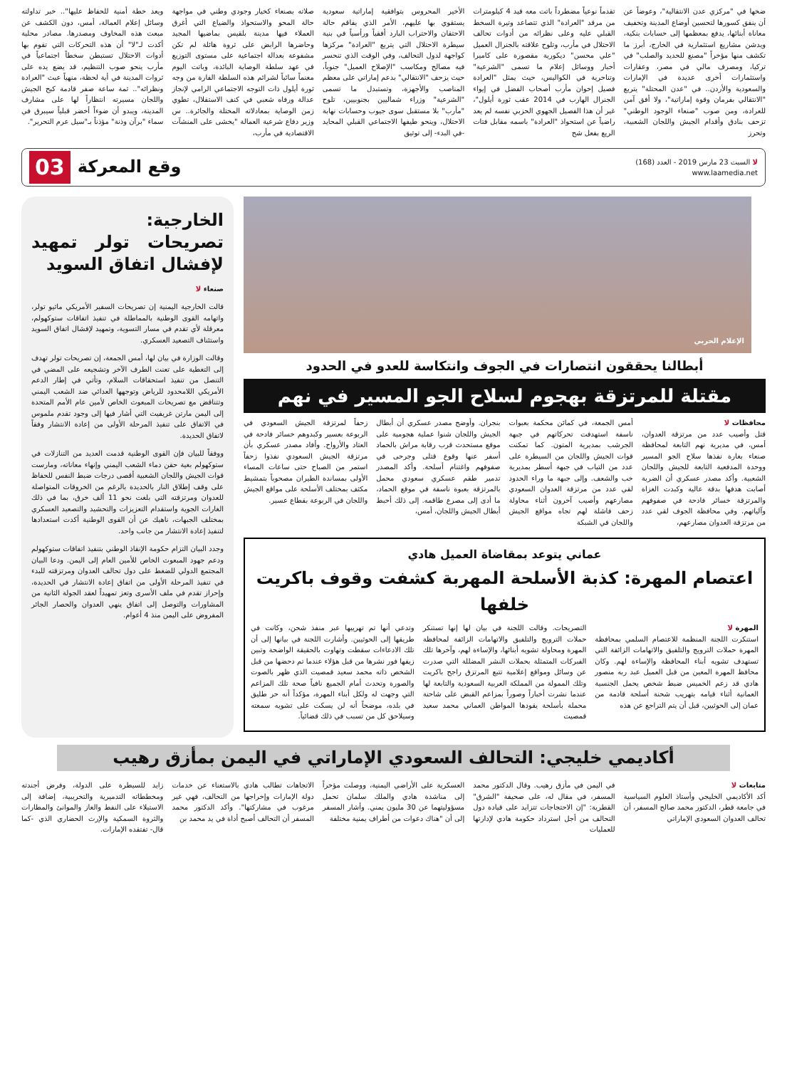ضخها في "مركزي عدن الانتقالية"، وعوضاً عن أن ينفق كسورها لتحسين أوضاع المدينة وتخفيف معاناة أبنائها، يدفع بمعظمها إلى حسابات بنكية، ويدشن مشاريع استثمارية في الخارج، أبرز ما تكشف منها مؤخراً "مصنع للحديد والصلب" في تركيا، ومصرف مالي في مصر، وعقارات واستثمارات أخرى عديدة في الإمارات والسعودية والأردن.. في "عدن المحتلة" يتربع "الانتقالي بفرمان وقوة إماراتية"، ولا أفق آمن للعرادة، ومن صوب "صنعاء الوجود الوطني" تزحف بنادق وأقدام الجيش واللجان الشعبية، وتحرز
تقدماً نوعياً مضطرداً باتت معه قيد 4 كيلومترات من مرقد "العرادة" الذي تتصاعد وتيرة السخط القبلي عليه وعلى نظرائه من أدوات تحالف الاحتلال في مأرب، وتلوح علاقته بالجنرال العميل "علي محسن" ديكورية مقصورة على كاميرا أخبار ووسائل إعلام ما تسمى "الشرعية" وتناحرية في الكواليس، حيث يمثل "العرادة فصيل إخوان مأرب أصحاب الفضل في إيواء الجنرال الهارب في 2014 عقب ثورة أيلول"، غير أن هذا الفصيل الجهوي الحزبي نفسه لم يعد راضياً عن استحواذ "العرادة" باسمه مقابل فتات الريع بفعل شح
الأخير المحروس بتوافقية إماراتية سعودية يستقوي بها عليهم، الأمر الذي يفاقم حالة الاحتقان والاحتراب البارد أفقياً ورأسياً في بنية سيطرة الاحتلال التي يتربع "العرادة" مركزها كواجهة لدول التحالف، وفي الوقت الذي تنحسر فيه مصالح ومكاسب "الإصلاح العميل" جنوباً، حيث يزحف "الانتقالي" بدعم إماراتي على معظم المناصب والأجهزة، وتستبدل ما تسمى "الشرعية" وزراء شماليين بجنوبيين، تلوح "مأرب" بلا مستقبل سوى جيوب وحسابات نهابة الاحتلال، وينحو طيفها الاجتماعي القبلي المحايد -في البدء- إلى توثيق
صلاته بصنعاء كخيار وجودي وطني في مواجهة حالة المحو والاستحواذ والضياع التي أغرق العملاء فيها مدينة بلقيس بماضيها المجيد وحاضرها الرابض على ثروة هائلة لم تكن مشفوعة بعدالة اجتماعية على مستوى التوزيع في عهد سلطة الوصاية البائدة، وباتت اليوم مغنماً سائباً لشرائم هذه السلطة الفارة من وجه ثورة أيلول ذات التوجه الاجتماعي الرامي لإنجاز عدالة ورفاه شعبي في كنف الاستقلال، تطوي زمن الوصاية بمعادلاته المختلة والجائرة.. س وزير دفاع شرعية العمالة "يخشى على المنشآت الاقتصادية في مأرب،
ويعد خطة أمنية للحفاظ عليها".. خبر تداولته وسائل إعلام العمالة، أمس، دون الكشف عن مبعث هذه المخاوف ومصدرها. مصادر محلية أكدت لـ"لا" أن هذه التحركات التي تقوم بها أدوات الاحتلال تستبطن سخطاً اجتماعياً في مأرب ينحو صوب التنظيم، قد يضع يده على ثروات المدينة في أية لحظة، منهياً عبث "العرادة ونظرائه".. ثمة ساعة صفر قادمة كبح الجيش واللجان مسيرته انتظاراً لها على مشارف المدينة، ويبدو أن ضوءاً أخضر قبلياً سيبرق في سماء "برآن وذنة" مؤذناً بـ"سيل عرم التحرير".
لا السبت 23 مارس 2019 - العدد (168)
www.laamedia.net
وقع المعركة 03
الإعلام الحربي
أبطالنا يحققون انتصارات في الجوف وانتكاسة للعدو في الحدود
مقتلة للمرتزقة بهجوم لسلاح الجو المسير في نهم
محافظات لا
قتل وأصيب عدد من مرتزقة العدوان، أمس، في مديرية نهم التابعة لمحافظة صنعاء بغارة نفذها سلاح الجو المسير ووحدة المدفعية التابعة للجيش واللجان الشعبية. وأكد مصدر عسكري أن الضربة أصابت هدفها بدقة عالية وكبدت الغزاة والمرتزقة خسائر فادحة في صفوفهم وآلياتهم. وفي محافظة الجوف لقي عدد من مرتزقة العدوان مصارعهم،
أمس الجمعة، في كمائن محكمة بعبوات ناسفة استهدفت تحركاتهم في جبهة الجرشب بمديرية المتون. كما تمكنت قوات الجيش واللجان من السيطرة على عدد من التباب في جبهة أسطر بمديرية خب والشعف. وإلى جبهة ما وراء الحدود لقي عدد من مرتزقة العدوان السعودي مصارعهم وأصيب آخرون أثناء محاولة زحف فاشلة لهم تجاه مواقع الجيش واللجان في الشبكة
بنجران. وأوضح مصدر عسكري أن أبطال الجيش واللجان شنوا عملية هجومية على موقع مستحدث قرب رقابة مراش بالحماد أسفر عنها وقوع قتلى وجرحى في صفوفهم واغتنام أسلحة. وأكد المصدر تدمير طقم عسكري سعودي محمل بالمرتزقة بعبوة ناسفة في موقع الحماد، ما أدى إلى مصرع طاقمه. إلى ذلك أحبط أبطال الجيش واللجان، أمس،
زحفاً لمرتزقة الجيش السعودي في الربوعة بعسير وكبدوهم خسائر فادحة في العتاد والأرواح. وأفاد مصدر عسكري بأن مرتزقة الجيش السعودي نفذوا زحفاً استمر من الصباح حتى ساعات المساء الأولى بمساندة الطيران مصحوباً بتمشيط مكثف بمختلف الأسلحة على مواقع الجيش واللجان في الربوعة بقطاع عسير.
عماني يتوعد بمقاضاة العميل هادي
اعتصام المهرة: كذبة الأسلحة المهربة كشفت وقوف باكريت خلفها
المهرة لا
استنكرت اللجنة المنظمة للاعتصام السلمي بمحافظة المهرة حملات الترويج والتلفيق والاتهامات الزائفة التي تستهدف تشويه أبناء المحافظة والإساءة لهم. وكان محافظ المهرة المعين من قبل العميل عبد ربه منصور هادي قد زعم الخميس ضبط شخص يحمل الجنسية العمانية أثناء قيامه بتهريب شحنة أسلحة قادمة من عمان إلى الحوثيين، قبل أن يتم التراجع عن هذه
التصريحات. وقالت اللجنة في بيان لها إنها تستنكر حملات الترويج والتلفيق والاتهامات الزائفة لمحافظة المهرة ومحاولة تشويه أبنائها، والإساءة لهم، وآخرها تلك الفبركات المتمثلة بحملات النشر المضللة التي صدرت عن وسائل ومواقع إعلامية تتبع المرتزق راجح باكريت وتلك الممولة من المملكة العربية السعودية والتابعة لها عندما نشرت أخباراً وصوراً بمزاعم القبض على شاحنة محملة بأسلحة يقودها المواطن العماني محمد سعيد قمصيت
وتدعي أنها تم تهريبها عبر منفذ شحن، وكانت في طريقها إلى الحوثيين. وأشارت اللجنة في بيانها إلى أن تلك الادعاءات سقطت وتهاوت بالحقيقة الواضحة وتبين زيفها فور نشرها من قبل هؤلاء عندما تم دحضها من قبل الشخص ذاته محمد سعيد قمصيت الذي ظهر بالصوت والصورة وتحدث أمام الجميع نافياً صحة تلك المزاعم التي وجهت له ولكل أبناء المهرة، مؤكداً أنه حر طليق في بلده، موضحاً أنه لن يسكت على تشويه سمعته وسيلاحق كل من تسبب في ذلك قضائياً.
الخارجية:
تصريحات تولر تمهيد لإفشال اتفاق السويد
صنعاء لا
قالت الخارجية اليمنية إن تصريحات السفير الأمريكي ماثيو تولر، واتهامه القوى الوطنية بالمماطلة في تنفيذ اتفاقات ستوكهولم، معرقلة لأي تقدم في مسار التسوية، وتمهيد لإفشال اتفاق السويد واستئناف التصعيد العسكري.
وقالت الوزارة في بيان لها، أمس الجمعة، إن تصريحات تولر تهدف إلى التغطية على تعنت الطرف الآخر وتشجيعه على المضي في التنصل من تنفيذ استحقاقات السلام، وتأتي في إطار الدعم الأمريكي اللامحدود للرياض وتوجهها العدائي ضد الشعب اليمني وتتناقض مع تصريحات المبعوث الخاص لأمين عام الأمم المتحدة إلى اليمن مارتن غريفيث التي أشار فيها إلى وجود تقدم ملموس في الاتفاق على تنفيذ المرحلة الأولى من إعادة الانتشار وفقاً لاتفاق الحديدة.
ووفقاً للبيان فإن القوى الوطنية قدمت العديد من التنازلات في ستوكهولم بغية حقن دماء الشعب اليمني وإنهاء معاناته، ومارست قوات الجيش واللجان الشعبية أقصى درجات ضبط النفس للحفاظ على وقف إطلاق النار بالحديدة بالرغم من الخروقات المتواصلة للعدوان ومرتزقته التي بلغت نحو 11 ألف خرق، بما في ذلك الغارات الجوية واستقدام التعزيزات والتحشيد والتصعيد العسكري بمختلف الجبهات، ناهيك عن أن القوى الوطنية أكدت استعدادها لتنفيذ إعادة الانتشار من جانب واحد.
وجدد البيان التزام حكومة الإنقاذ الوطني بتنفيذ اتفاقات ستوكهولم ودعم جهود المبعوث الخاص للأمين العام إلى اليمن. ودعا البيان المجتمع الدولي للضغط على دول تحالف العدوان ومرتزقته للبدء في تنفيذ المرحلة الأولى من اتفاق إعادة الانتشار في الحديدة، وإحراز تقدم في ملف الأسرى وتعز تمهيداً لعقد الجولة الثانية من المشاورات والتوصل إلى اتفاق ينهي العدوان والحصار الجائر المفروض على اليمن منذ 4 أعوام.
أكاديمي خليجي: التحالف السعودي الإماراتي في اليمن بمأزق رهيب
متابعات لا
أكد الأكاديمي الخليجي وأستاذ العلوم السياسية في جامعة قطر، الدكتور محمد صالح المسفر، أن تحالف العدوان السعودي الإماراتي
في اليمن في مأزق رهيب. وقال الدكتور محمد المسفر، في مقال له، على صحيفة "الشرق" القطرية: "إن الاحتجاجات تتزايد على قيادة دول التحالف من أجل استرداد حكومة هادي لإدارتها للعمليات
العسكرية على الأراضي اليمنية، ووصلت مؤخراً إلى مناشدة هادي والملك سلمان تحمل مسؤوليتهما عن 30 مليون يمني. وأشار المسفر إلى أن "هناك دعوات من أطراف يمنية مختلفة
الاتجاهات تطالب هادي بالاستغناء عن خدمات دولة الإمارات وإخراجها من التحالف، فهي غير مرغوب في مشاركتها". وأكد الدكتور محمد المسفر أن التحالف أصبح أداة في يد محمد بن
زايد للسيطرة على الدولة، وفرض أجندته ومخططاته التدميرية والتخريبية، إضافة إلى الاستيلاء على النفط والغاز والموانئ والمطارات والثروة السمكية والإرث الحضاري الذي -كما قال- تفتقده الإمارات.